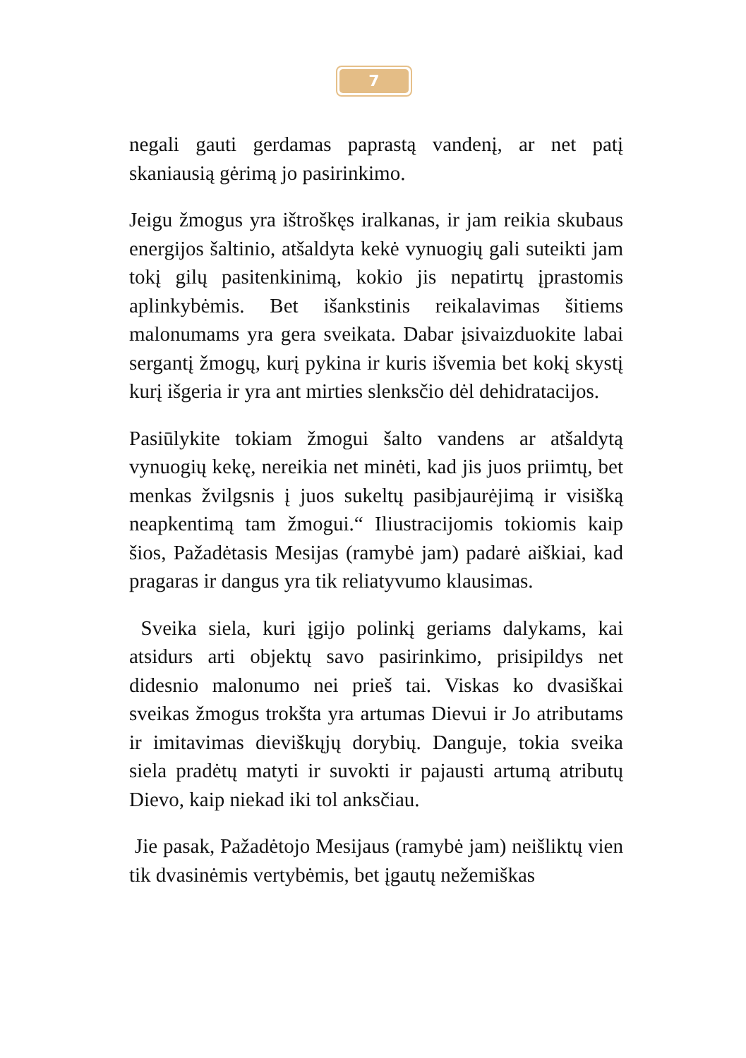7
negali gauti gerdamas paprastą vandenį, ar net patį skaniausią gėrimą jo pasirinkimo.
Jeigu žmogus yra ištroškęs iralkanas, ir jam reikia skubaus energijos šaltinio, atšaldyta kekė vynuogių gali suteikti jam tokį gilų pasitenkinimą, kokio jis nepatirtų įprastomis aplinkybėmis. Bet išankstinis reikalavimas šitiems malonumams yra gera sveikata. Dabar įsivaizduokite labai sergantį žmogų, kurį pykina ir kuris išvemia bet kokį skystį kurį išgeria ir yra ant mirties slenksčio dėl dehidratacijos.
Pasiūlykite tokiam žmogui šalto vandens ar atšaldytą vynuogių kekę, nereikia net minėti, kad jis juos priimtų, bet menkas žvilgsnis į juos sukeltų pasibjaurėjimą ir visišką neapkentimą tam žmogui.“ Iliustracijomis tokiomis kaip šios, Pažadėtasis Mesijas (ramybė jam) padarė aiškiai, kad pragaras ir dangus yra tik reliatyvumo klausimas.
Sveika siela, kuri įgijo polinkį geriams dalykams, kai atsidurs arti objektų savo pasirinkimo, prisipildys net didesnio malonumo nei prieš tai. Viskas ko dvasiškai sveikas žmogus trokšta yra artumas Dievui ir Jo atributams ir imitavimas dieviškųjų dorybių. Danguje, tokia sveika siela pradėtų matyti ir suvokti ir pajausti artumą atributų Dievo, kaip niekad iki tol anksčiau.
Jie pasak, Pažadėtojo Mesijaus (ramybė jam) neišliktų vien tik dvasinėmis vertybėmis, bet įgautų nežemiškas